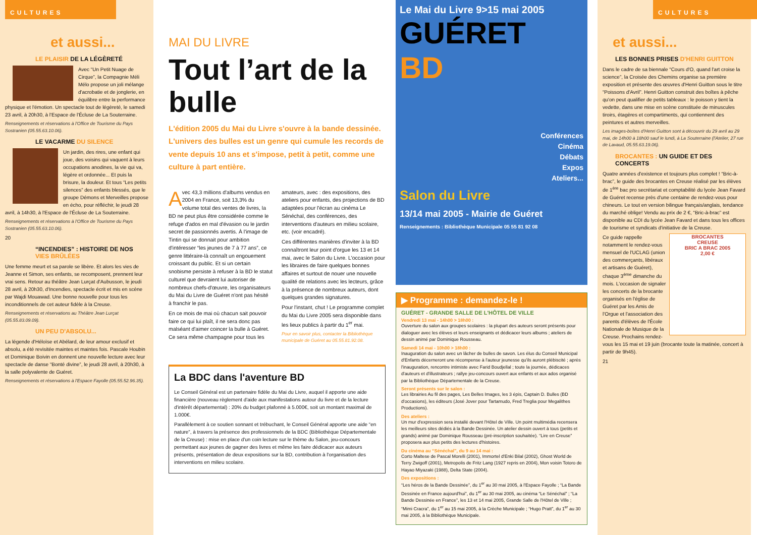CULTURES
et aussi...
LE PLAISIR DE LA LÉGÈRETÉ
Avec “Un Petit Nuage de Cirque”, la Compagnie Méli Mélo propose un joli mélange d'acrobatie et de jonglerie, en équilibre entre la performance physique et l'émotion. Un spectacle tout de légèreté, le samedi 23 avril, à 20h30, à l'Espace de l'Écluse de La Souterraine.
Renseignements et réservations à l'Office de Tourisme du Pays Sostranien (05.55.63.10.06).
LE VACARME DU SILENCE
Un jardin, des rires, une enfant qui joue, des voisins qui vaquent à leurs occupations anodines, la vie qui va, légère et ordonnée... Et puis la brisure, la douleur. Et tous “Les petits silences” des enfants blessés, que le groupe Démons et Merveilles propose en écho, pour réfléchir, le jeudi 28 avril, à 14h30, à l'Espace de l'Écluse de La Souterraine.
Renseignements et réservations à l'Office de Tourisme du Pays Sostranien (05.55.63.10.06).
20
“INCENDIES” : HISTOIRE DE NOS VIES BRÛLÉES
Une femme meurt et sa parole se libère. Et alors les vies de Jeanne et Simon, ses enfants, se recomposent, prennent leur vrai sens. Retour au théâtre Jean Lurçat d'Aubusson, le jeudi 28 avril, à 20h30, d'Incendies, spectacle écrit et mis en scène par Wajdi Mouawad. Une bonne nouvelle pour tous les inconditionnels de cet auteur fidèle à la Creuse.
Renseignements et réservations au Théâtre Jean Lurçat (05.55.83.09.09).
UN PEU D'ABSOLU...
La légende d'Héloïse et Abélard, de leur amour exclusif et absolu, a été revisitée maintes et maintes fois. Pascale Houbin et Dominique Boivin en donnent une nouvelle lecture avec leur spectacle de danse “Bonté divine”, le jeudi 28 avril, à 20h30, à la salle polyvalente de Guéret.
Renseignements et réservations à l'Espace Fayolle (05.55.52.96.35).
MAI DU LIVRE
Tout l’art de la bulle
L'édition 2005 du Mai du Livre s'ouvre à la bande dessinée. L'univers des bulles est un genre qui cumule les records de vente depuis 10 ans et s'impose, petit à petit, comme une culture à part entière.
Avec 43,3 millions d'albums vendus en 2004 en France, soit 13,3% du volume total des ventes de livres, la BD ne peut plus être considérée comme le refuge d'ados en mal d'évasion ou le jardin secret de passionnés avertis. À l'image de Tintin qui se donnait pour ambition d'intéresser “les jeunes de 7 à 77 ans”, ce genre littéraire-là connaît un engouement croissant du public. Et si un certain snobisme persiste à refuser à la BD le statut culturel que devraient lui autoriser de nombreux chefs-d'œuvre, les organisateurs du Mai du Livre de Guéret n'ont pas hésité à franchir le pas.
En ce mois de mai où chacun sait pouvoir faire ce qui lui plaît, il ne sera donc pas malséant d'aimer coincer la bulle à Guéret. Ce sera même champagne pour tous les amateurs, avec : des expositions, des ateliers pour enfants, des projections de BD adaptées pour l'écran au cinéma Le Sénéchal, des conférences, des interventions d'auteurs en milieu scolaire, etc. (voir encadré).
Ces différentes manières d'inviter à la BD connaîtront leur point d'orgue les 13 et 14 mai, avec le Salon du Livre. L'occasion pour les libraires de faire quelques bonnes affaires et surtout de nouer une nouvelle qualité de relations avec les lecteurs, grâce à la présence de nombreux auteurs, dont quelques grandes signatures.
Pour l'instant, chut ! Le programme complet du Mai du Livre 2005 sera disponible dans les lieux publics à partir du 1<sup>er</sup> mai.
Pour en savoir plus, contacter la Bibliothèque municipale de Guéret au 05.55.81.92.08.
La BDC dans l'aventure BD
Le Conseil Général est un partenaire fidèle du Mai du Livre, auquel il apporte une aide financière (nouveau règlement d'aide aux manifestations autour du livre et de la lecture d'intérêt départemental) : 20% du budget plafonné à 5.000€, soit un montant maximal de 1.000€.
Parallèlement à ce soutien sonnant et trébuchant, le Conseil Général apporte une aide “en nature”, à travers la présence des professionnels de la BDC (Bibliothèque Départementale de la Creuse) : mise en place d'un coin lecture sur le thème du Salon, jeu-concours permettant aux jeunes de gagner des livres et même les faire dédicacer aux auteurs présents, présentation de deux expositions sur la BD, contribution à l'organisation des interventions en milieu scolaire.
Le Mai du Livre 9>15 mai 2005
GUÉRET
BD
Conférences
Cinéma
Débats
Expos
Ateliers...
Salon du Livre
13/14 mai 2005 - Mairie de Guéret
Renseignements : Bibliothèque Municipale 05 55 81 92 08
▶ Programme : demandez-le !
GUÉRET - GRANDE SALLE DE L'HÔTEL DE VILLE
Vendredi 13 mai - 14h00 > 18h00 :
Ouverture du salon aux groupes scolaires : la plupart des auteurs seront présents pour dialoguer avec les élèves et leurs enseignants et dédicacer leurs albums ; ateliers de dessin animé par Dominique Rousseau.
Samedi 14 mai - 10h00 > 18h00 :
Inauguration du salon avec un lâcher de bulles de savon. Les élus du Conseil Municipal d'Enfants décerneront une récompense à l'auteur jeunesse qu'ils auront plébiscité ; après l'inauguration, rencontre intimiste avec Farid Boudjellal ; toute la journée, dédicaces d'auteurs et d'illustrateurs ; rallye jeu-concours ouvert aux enfants et aux ados organisé par la Bibliothèque Départementale de la Creuse.
Seront présents sur le salon :
Les librairies Au fil des pages, Les Belles Images, les 3 épis, Captain D. Bulles (BD d'occasions), les éditeurs (José Jover pour Tartamudo, Fred Treglia pour Megalithes Productions).
Des ateliers :
Un mur d'expression sera installé devant l'Hôtel de Ville. Un point multimédia recensera les meilleurs sites dédiés à la Bande Dessinée. Un atelier dessin ouvert à tous (petits et grands) animé par Dominique Rousseau (pré-inscription souhaitée). “Lire en Creuse” proposera aux plus petits des lectures d'histoires.
Du cinéma au “Sénéchal”, du 9 au 14 mai :
Corto Maltese de Pascal Morelli (2001), Immortel d'Enki Bilal (2002), Ghost World de Terry Zwigoff (2001), Metropolis de Fritz Lang (1927 repris en 2004), Mon voisin Totoro de Hayao Miyazaki (1988), Delta State (2004).
Des expositions :
“Les héros de la Bande Dessinée”, du 1<sup>er</sup> au 30 mai 2005, à l'Espace Fayolle ; “La Bande Dessinée en France aujourd'hui”, du 1<sup>er</sup> au 30 mai 2005, au cinéma “Le Sénéchal” ; “La Bande Dessinée en France”, les 13 et 14 mai 2005, Grande Salle de l'Hôtel de Ville ; “Mimi Cracra”, du 1<sup>er</sup> au 15 mai 2005, à la Crèche Municipale ; “Hugo Pratt”, du 1<sup>er</sup> au 30 mai 2005, à la Bibliothèque Municipale.
CULTURES
et aussi...
LES BONNES PRISES D'HENRI GUITTON
Dans le cadre de sa biennale “Cours d'O, quand l'art croise la science”, la Croisée des Chemins organise sa première exposition et présente des œuvres d'Henri Guitton sous le titre “Poissons d'Avril”. Henri Guitton construit des boîtes à pêche qu'on peut qualifier de petits tableaux : le poisson y tient la vedette, dans une mise en scène constituée de minuscules tiroirs, étagères et compartiments, qui contiennent des peintures et autres merveilles.
Les images-boîtes d'Henri Guitton sont à découvrir du 29 avril au 29 mai, de 14h00 à 18h00 sauf le lundi, à La Souterraine (l'Atelier, 27 rue de Lavaud, 05.55.63.19.06).
BROCANTES : UN GUIDE ET DES CONCERTS
Quatre années d'existence et toujours plus complet ! “Bric-à-brac”, le guide des brocantes en Creuse réalisé par les élèves de 1<sup>ère</sup> bac pro secrétariat et comptabilité du lycée Jean Favard de Guéret recense près d'une centaine de rendez-vous pour chineurs. Le tout en version bilingue français/anglais, tendance du marché oblige! Vendu au prix de 2 €, “Bric-à-brac” est disponible au CDI du lycée Jean Favard et dans tous les offices de tourisme et syndicats d'initiative de la Creuse.
BROCANTES
CREUSE
BRIC A BRAC 2005
2,00 €
Ce guide rappelle notamment le rendez-vous mensuel de l'UCLAG (union des commerçants, libéraux et artisans de Guéret), chaque 3<sup>ème</sup> dimanche du mois. L'occasion de signaler les concerts de la brocante organisés en l'église de Guéret par les Amis de l'Orgue et l'association des parents d'élèves de l'École Nationale de Musique de la Creuse. Prochains rendez-vous les 15 mai et 19 juin (brocante toute la matinée, concert à partir de 9h45).
21